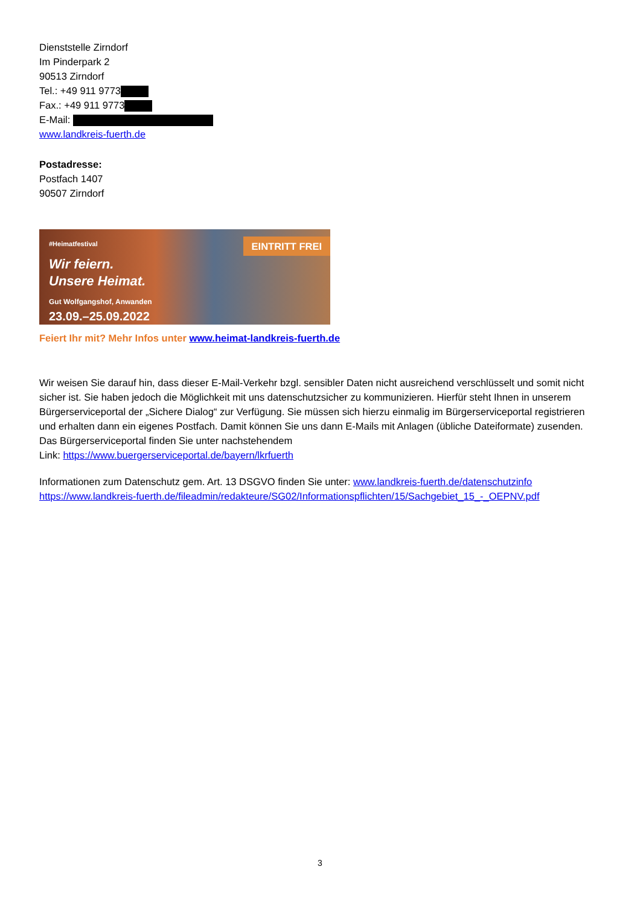Dienststelle Zirndorf
Im Pinderpark 2
90513 Zirndorf
Tel.: +49 911 9773
Fax.: +49 911 9773
E-Mail:
www.landkreis-fuerth.de
Postadresse:
Postfach 1407
90507 Zirndorf
#Heimatfestival
EINTRITT FREI
Wir feiern.
Unsere Heimat.
Gut Wolfgangshof, Anwanden
23.09.–25.09.2022
Feiert Ihr mit? Mehr Infos unter www.heimat-landkreis-fuerth.de
Wir weisen Sie darauf hin, dass dieser E-Mail-Verkehr bzgl. sensibler Daten nicht ausreichend verschlüsselt und somit nicht sicher ist. Sie haben jedoch die Möglichkeit mit uns datenschutzsicher zu kommunizieren. Hierfür steht Ihnen in unserem Bürgerserviceportal der „Sichere Dialog“ zur Verfügung. Sie müssen sich hierzu einmalig im Bürgerserviceportal registrieren und erhalten dann ein eigenes Postfach. Damit können Sie uns dann E-Mails mit Anlagen (übliche Dateiformate) zusenden. Das Bürgerserviceportal finden Sie unter nachstehendem
Link: https://www.buergerserviceportal.de/bayern/lkrfuerth
Informationen zum Datenschutz gem. Art. 13 DSGVO finden Sie unter: www.landkreis-fuerth.de/datenschutzinfo
https://www.landkreis-fuerth.de/fileadmin/redakteure/SG02/Informationspflichten/15/Sachgebiet_15_-_OEPNV.pdf
3